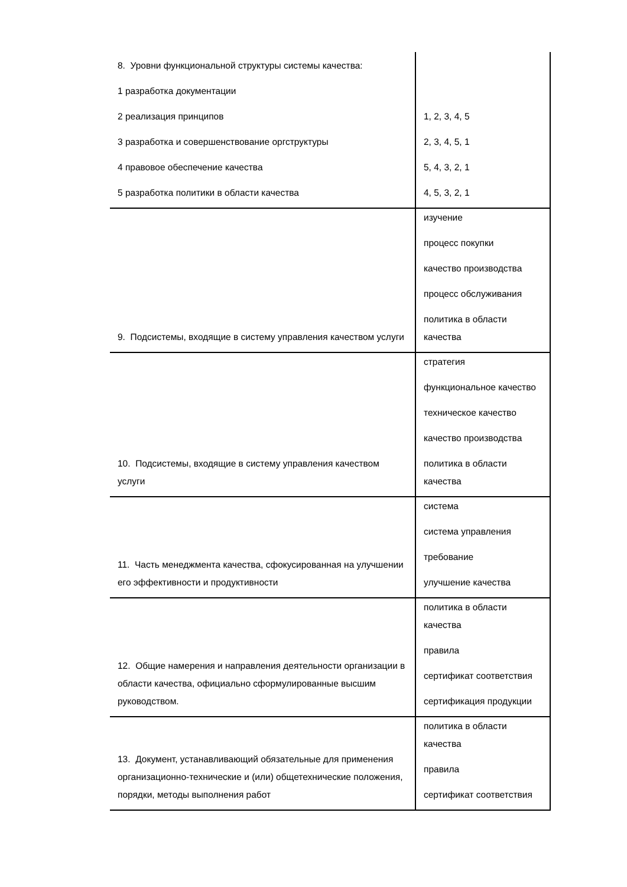| 8. Уровни функциональной структуры системы качества: 1 разработка документации 2 реализация принципов 3 разработка и совершенствование оргструктуры 4 правовое обеспечение качества 5 разработка политики в области качества | 1, 2, 3, 4, 5 2, 3, 4, 5, 1 5, 4, 3, 2, 1 4, 5, 3, 2, 1 |
| 9. Подсистемы, входящие в систему управления качеством услуги | изучение процесс покупки качество производства процесс обслуживания политика в области качества |
| 10. Подсистемы, входящие в систему управления качеством услуги | стратегия функциональное качество техническое качество качество производства политика в области качества |
| 11. Часть менеджмента качества, сфокусированная на улучшении его эффективности и продуктивности | система система управления требование улучшение качества |
| 12. Общие намерения и направления деятельности организации в области качества, официально сформулированные высшим руководством. | политика в области качества правила сертификат соответствия сертификация продукции |
| 13. Документ, устанавливающий обязательные для применения организационно-технические и (или) общетехнические положения, порядки, методы выполнения работ | политика в области качества правила сертификат соответствия |